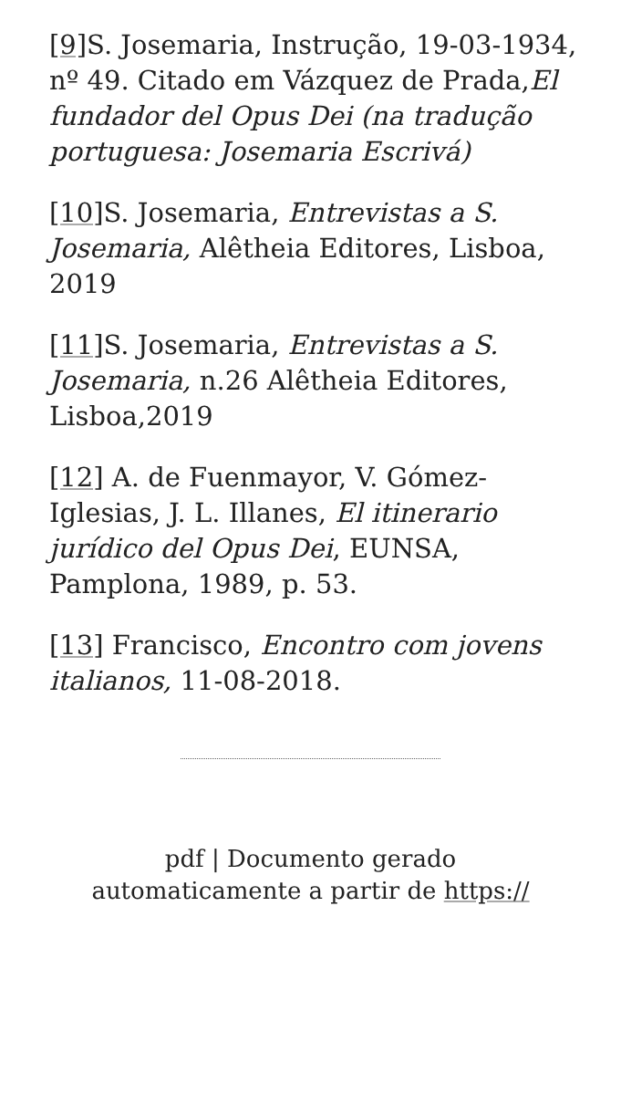[9] S. Josemaria, Instrução, 19-03-1934, nº 49. Citado em Vázquez de Prada,El fundador del Opus Dei (na tradução portuguesa: Josemaria Escrivá)
[10] S. Josemaria, Entrevistas a S. Josemaria, Alêtheia Editores, Lisboa, 2019
[11] S. Josemaria, Entrevistas a S. Josemaria, n.26 Alêtheia Editores, Lisboa,2019
[12] A. de Fuenmayor, V. Gómez-Iglesias, J. L. Illanes, El itinerario jurídico del Opus Dei, EUNSA, Pamplona, 1989, p. 53.
[13] Francisco, Encontro com jovens italianos, 11-08-2018.
pdf | Documento gerado
automaticamente a partir de https://